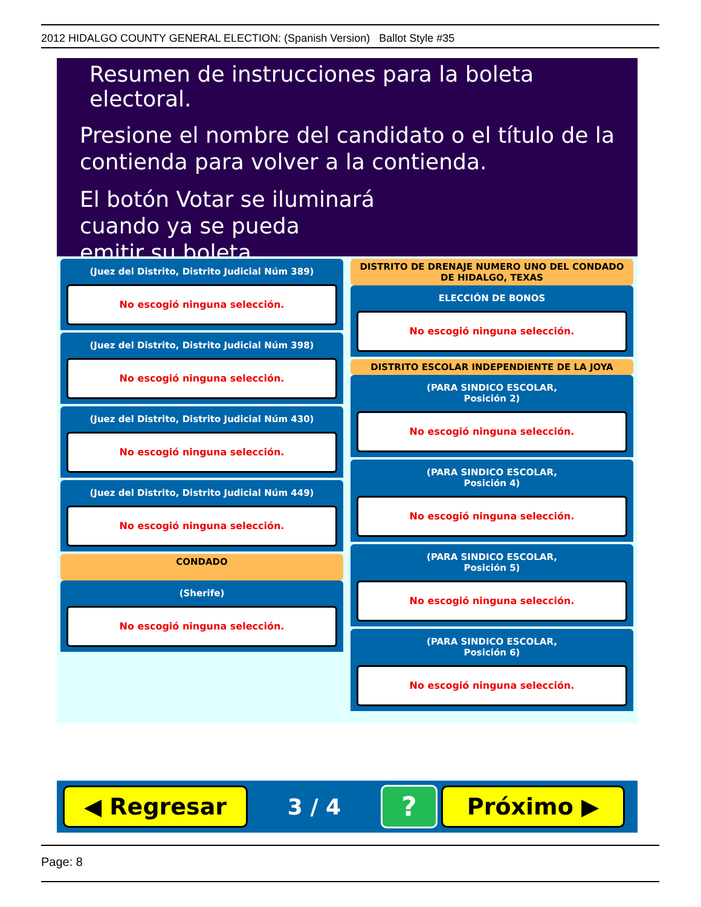2012 HIDALGO COUNTY GENERAL ELECTION: (Spanish Version) Ballot Style #35
Resumen de instrucciones para la boleta electoral.
Presione el nombre del candidato o el título de la contienda para volver a la contienda.
El botón Votar se iluminará
cuando ya se pueda
emitir su boleta.
(Juez del Distrito, Distrito Judicial Núm 389)
No escogió ninguna selección.
(Juez del Distrito, Distrito Judicial Núm 398)
No escogió ninguna selección.
(Juez del Distrito, Distrito Judicial Núm 430)
No escogió ninguna selección.
(Juez del Distrito, Distrito Judicial Núm 449)
No escogió ninguna selección.
CONDADO
(Sherife)
No escogió ninguna selección.
DISTRITO DE DRENAJE NUMERO UNO DEL CONDADO DE HIDALGO, TEXAS
ELECCIÓN DE BONOS
No escogió ninguna selección.
DISTRITO ESCOLAR INDEPENDIENTE DE LA JOYA
(PARA SINDICO ESCOLAR,
Posición 2)
No escogió ninguna selección.
(PARA SINDICO ESCOLAR,
Posición 4)
No escogió ninguna selección.
(PARA SINDICO ESCOLAR,
Posición 5)
No escogió ninguna selección.
(PARA SINDICO ESCOLAR,
Posición 6)
No escogió ninguna selección.
◀ Regresar
3 / 4
?
Próximo ▶
Page: 8